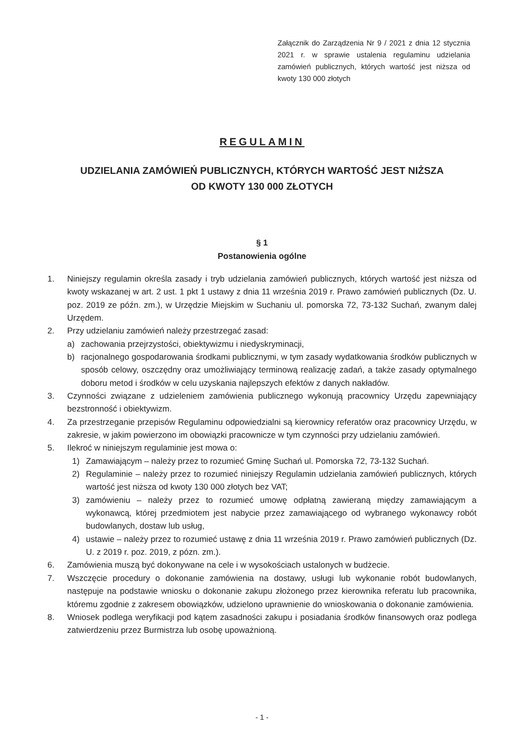Załącznik do Zarządzenia Nr 9 / 2021 z dnia 12 stycznia 2021 r. w sprawie ustalenia regulaminu udzielania zamówień publicznych, których wartość jest niższa od kwoty 130 000 złotych
REGULAMIN
UDZIELANIA ZAMÓWIEŃ PUBLICZNYCH, KTÓRYCH WARTOŚĆ JEST NIŻSZA
OD KWOTY 130 000 ZŁOTYCH
§ 1
Postanowienia ogólne
1. Niniejszy regulamin określa zasady i tryb udzielania zamówień publicznych, których wartość jest niższa od kwoty wskazanej w art. 2 ust. 1 pkt 1 ustawy z dnia 11 września 2019 r. Prawo zamówień publicznych (Dz. U. poz. 2019 ze późn. zm.), w Urzędzie Miejskim w Suchaniu ul. pomorska 72, 73-132 Suchań, zwanym dalej Urzędem.
2. Przy udzielaniu zamówień należy przestrzegać zasad:
a) zachowania przejrzystości, obiektywizmu i niedyskryminacji,
b) racjonalnego gospodarowania środkami publicznymi, w tym zasady wydatkowania środków publicznych w sposób celowy, oszczędny oraz umożliwiający terminową realizację zadań, a także zasady optymalnego doboru metod i środków w celu uzyskania najlepszych efektów z danych nakładów.
3. Czynności związane z udzieleniem zamówienia publicznego wykonują pracownicy Urzędu zapewniający bezstronność i obiektywizm.
4. Za przestrzeganie przepisów Regulaminu odpowiedzialni są kierownicy referatów oraz pracownicy Urzędu, w zakresie, w jakim powierzono im obowiązki pracownicze w tym czynności przy udzielaniu zamówień.
5. Ilekroć w niniejszym regulaminie jest mowa o:
1) Zamawiającym – należy przez to rozumieć Gminę Suchań ul. Pomorska 72, 73-132 Suchań.
2) Regulaminie – należy przez to rozumieć niniejszy Regulamin udzielania zamówień publicznych, których wartość jest niższa od kwoty 130 000 złotych bez VAT;
3) zamówieniu – należy przez to rozumieć umowę odpłatną zawieraną między zamawiającym a wykonawcą, której przedmiotem jest nabycie przez zamawiającego od wybranego wykonawcy robót budowlanych, dostaw lub usług,
4) ustawie – należy przez to rozumieć ustawę z dnia 11 września 2019 r. Prawo zamówień publicznych (Dz. U. z 2019 r. poz. 2019, z pózn. zm.).
6. Zamówienia muszą być dokonywane na cele i w wysokościach ustalonych w budżecie.
7. Wszczęcie procedury o dokonanie zamówienia na dostawy, usługi lub wykonanie robót budowlanych, następuje na podstawie wniosku o dokonanie zakupu złożonego przez kierownika referatu lub pracownika, któremu zgodnie z zakresem obowiązków, udzielono uprawnienie do wnioskowania o dokonanie zamówienia.
8. Wniosek podlega weryfikacji pod kątem zasadności zakupu i posiadania środków finansowych oraz podlega zatwierdzeniu przez Burmistrza lub osobę upoważnioną.
- 1 -